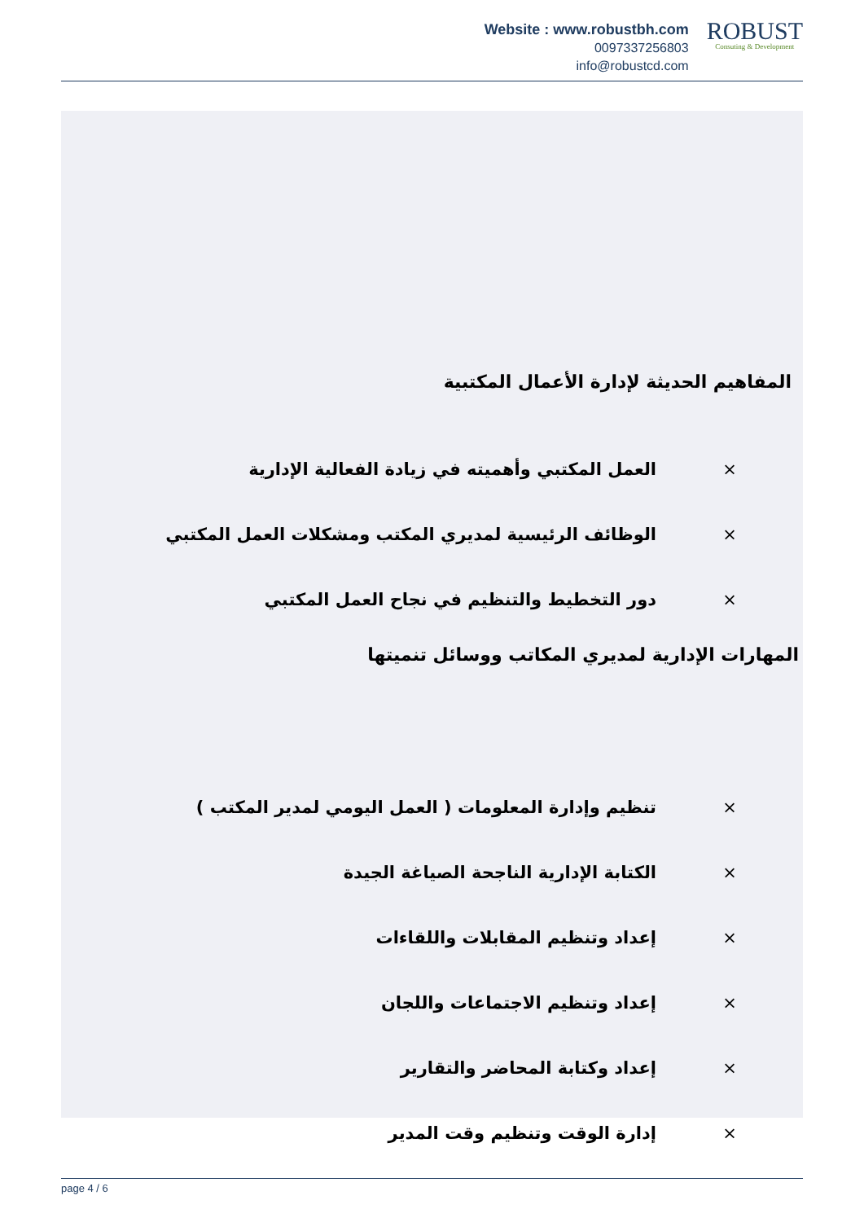Website : www.robustbh.com
0097337256803
info@robustcd.com
ROBUST
Consuting & Development
المفاهيم الحديثة لإدارة الأعمال المكتبية
× العمل المكتبي وأهميته في زيادة الفعالية الإدارية
× الوظائف الرئيسية لمديري المكتب ومشكلات العمل المكتبي
× دور التخطيط والتنظيم في نجاح العمل المكتبي
المهارات الإدارية لمديري المكاتب ووسائل تنميتها
× تنظيم وإدارة المعلومات ( العمل اليومي لمدير المكتب )
× الكتابة الإدارية الناجحة الصياغة الجيدة
× إعداد وتنظيم المقابلات واللقاءات
× إعداد وتنظيم الاجتماعات واللجان
× إعداد وكتابة المحاضر والتقارير
× إدارة الوقت وتنظيم وقت المدير
page 4 / 6